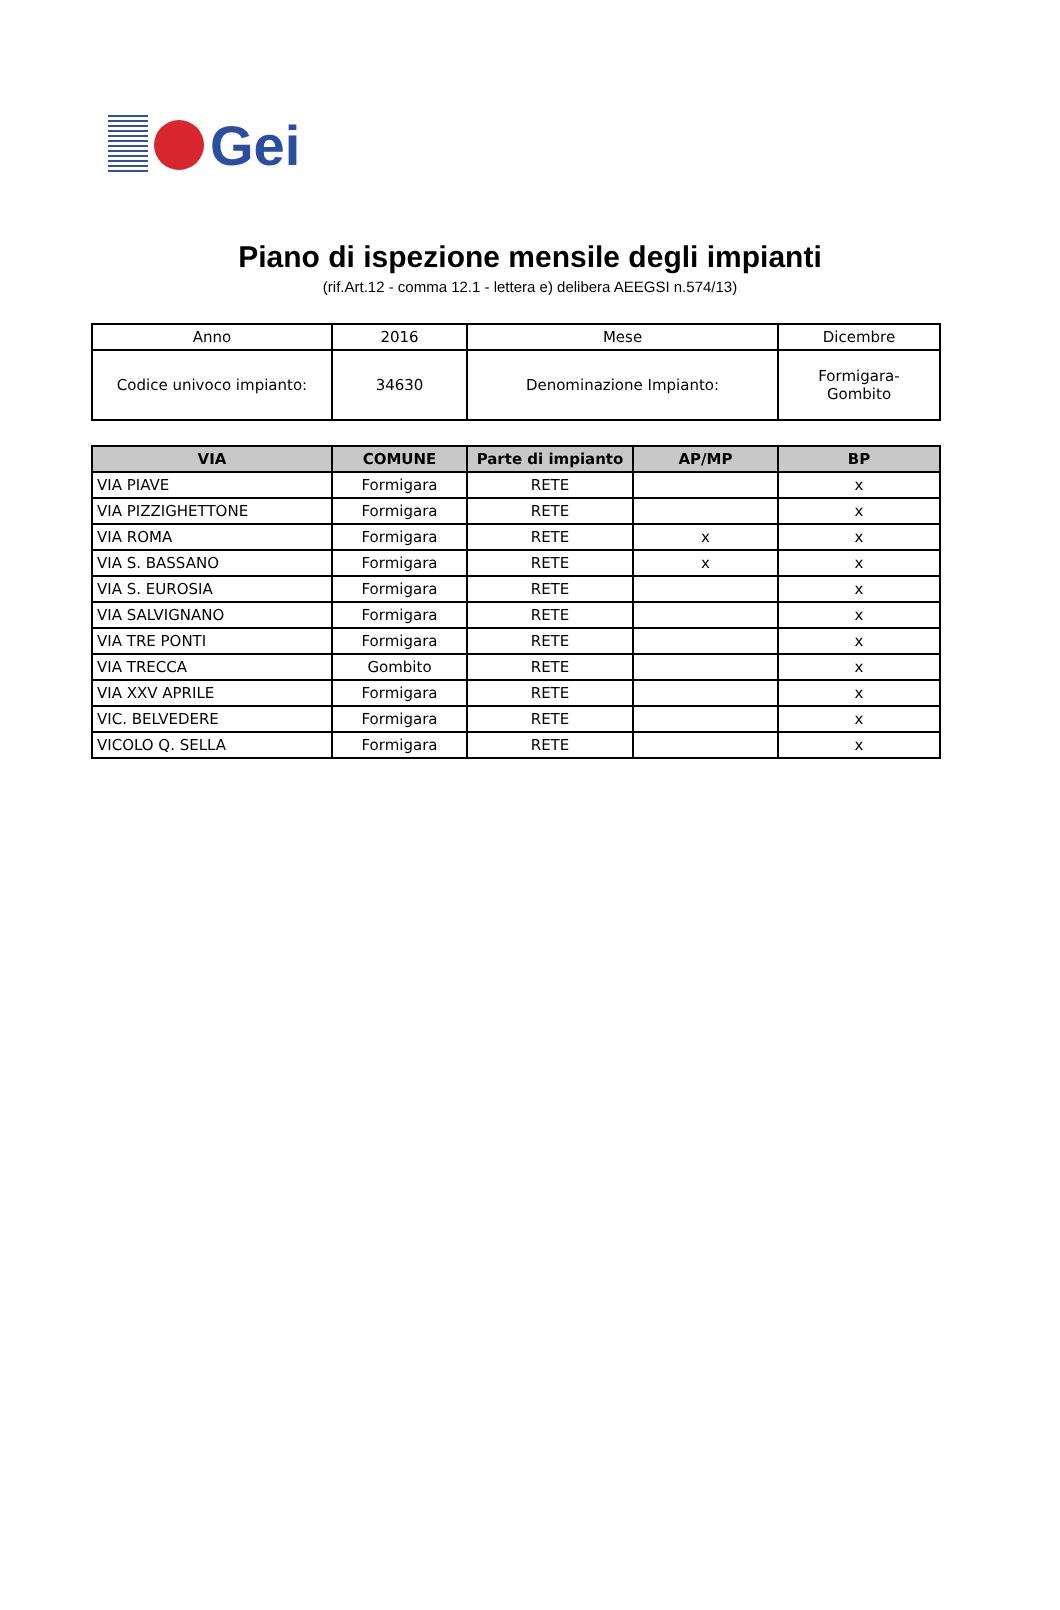Gei
Piano di ispezione mensile degli impianti
(rif.Art.12 - comma 12.1 - lettera e) delibera AEEGSI n.574/13)
| Anno | 2016 | Mese | Dicembre |
| Codice univoco impianto: | 34630 | Denominazione Impianto: | Formigara- Gombito |
| VIA | COMUNE | Parte di impianto | AP/MP | BP |
| --- | --- | --- | --- | --- |
| VIA PIAVE | Formigara | RETE | | x |
| VIA PIZZIGHETTONE | Formigara | RETE | | x |
| VIA ROMA | Formigara | RETE | x | x |
| VIA S. BASSANO | Formigara | RETE | x | x |
| VIA S. EUROSIA | Formigara | RETE | | x |
| VIA SALVIGNANO | Formigara | RETE | | x |
| VIA TRE PONTI | Formigara | RETE | | x |
| VIA TRECCA | Gombito | RETE | | x |
| VIA XXV APRILE | Formigara | RETE | | x |
| VIC. BELVEDERE | Formigara | RETE | | x |
| VICOLO Q. SELLA | Formigara | RETE | | x |